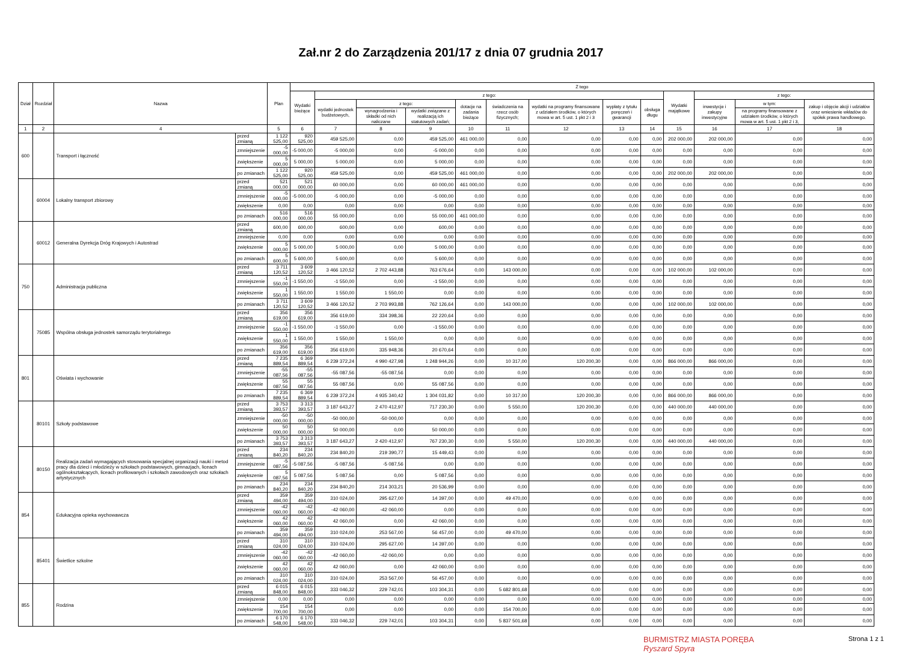Zał.nr 2 do Zarządzenia 201/17 z dnia 07 grudnia 2017
| Dział | Rozdział | Nazwa | | Plan | Z tego | | | | | | | | | | | | |
| --- | --- | --- | --- | --- | --- | --- | --- | --- | --- | --- | --- | --- | --- | --- | --- | --- | --- |
| | | | | | Wydatki bieżące | z tego: | | | | | | | | Wydatki majątkowe | z tego: | | |
| | | | | | | wydatki jednostek budżetowych, | z tego: | | dotacje na zadania bieżące | świadczenia na rzecz osób fizycznych; | wydatki na programy finansowane z udziałem środków, o których mowa w art. 5 ust. 1 pkt 2 i 3 | wypłaty z tytułu poręczeń i gwarancji | obsługa długu | | inwestycje i zakupy inwestycyjne | w tym: | zakup i objęcie akcji i udziałów oraz wniesienie wkładów do spółek prawa handlowego. |
| | | | | | | | wynagrodzenia i składki od nich naliczane | wydatki związane z realizacją ich statutowych zadań; | | | | | | | | na programy finansowane z udziałem środków, o których mowa w art. 5 ust. 1 pkt 2 i 3, | |
| 1 | 2 | 4 | | 5 | 6 | 7 | 8 | 9 | 10 | 11 | 12 | 13 | 14 | 15 | 16 | 17 | 18 |
| 600 | | Transport i łączność | przed zmianą | 1 122 525,00 | 920 525,00 | 459 525,00 | 0,00 | 459 525,00 | 461 000,00 | 0,00 | 0,00 | 0,00 | 0,00 | 202 000,00 | 202 000,00 | 0,00 | 0,00 |
| | | | zmniejszenie | -5 000,00 | -5 000,00 | -5 000,00 | 0,00 | -5 000,00 | 0,00 | 0,00 | 0,00 | 0,00 | 0,00 | 0,00 | 0,00 | 0,00 | 0,00 |
| | | | zwiększenie | 5 000,00 | 5 000,00 | 5 000,00 | 0,00 | 5 000,00 | 0,00 | 0,00 | 0,00 | 0,00 | 0,00 | 0,00 | 0,00 | 0,00 | 0,00 |
| | | | po zmianach | 1 122 525,00 | 920 525,00 | 459 525,00 | 0,00 | 459 525,00 | 461 000,00 | 0,00 | 0,00 | 0,00 | 0,00 | 202 000,00 | 202 000,00 | 0,00 | 0,00 |
| | 60004 | Lokalny transport zbiorowy | przed zmianą | 521 000,00 | 521 000,00 | 60 000,00 | 0,00 | 60 000,00 | 461 000,00 | 0,00 | 0,00 | 0,00 | 0,00 | 0,00 | 0,00 | 0,00 | 0,00 |
| | | | zmniejszenie | -5 000,00 | -5 000,00 | -5 000,00 | 0,00 | -5 000,00 | 0,00 | 0,00 | 0,00 | 0,00 | 0,00 | 0,00 | 0,00 | 0,00 | 0,00 |
| | | | zwiększenie | 0,00 | 0,00 | 0,00 | 0,00 | 0,00 | 0,00 | 0,00 | 0,00 | 0,00 | 0,00 | 0,00 | 0,00 | 0,00 | 0,00 |
| | | | po zmianach | 516 000,00 | 516 000,00 | 55 000,00 | 0,00 | 55 000,00 | 461 000,00 | 0,00 | 0,00 | 0,00 | 0,00 | 0,00 | 0,00 | 0,00 | 0,00 |
| | 60012 | Generalna Dyrekcja Dróg Krajowych i Autostrad | przed zmianą | 600,00 | 600,00 | 600,00 | 0,00 | 600,00 | 0,00 | 0,00 | 0,00 | 0,00 | 0,00 | 0,00 | 0,00 | 0,00 | 0,00 |
| | | | zmniejszenie | 0,00 | 0,00 | 0,00 | 0,00 | 0,00 | 0,00 | 0,00 | 0,00 | 0,00 | 0,00 | 0,00 | 0,00 | 0,00 | 0,00 |
| | | | zwiększenie | 5 000,00 | 5 000,00 | 5 000,00 | 0,00 | 5 000,00 | 0,00 | 0,00 | 0,00 | 0,00 | 0,00 | 0,00 | 0,00 | 0,00 | 0,00 |
| | | | po zmianach | 5 600,00 | 5 600,00 | 5 600,00 | 0,00 | 5 600,00 | 0,00 | 0,00 | 0,00 | 0,00 | 0,00 | 0,00 | 0,00 | 0,00 | 0,00 |
| 750 | | Administracja publiczna | przed zmianą | 3 711 120,52 | 3 609 120,52 | 3 466 120,52 | 2 702 443,88 | 763 676,64 | 0,00 | 143 000,00 | 0,00 | 0,00 | 0,00 | 102 000,00 | 102 000,00 | 0,00 | 0,00 |
| | | | zmniejszenie | -1 550,00 | -1 550,00 | -1 550,00 | 0,00 | -1 550,00 | 0,00 | 0,00 | 0,00 | 0,00 | 0,00 | 0,00 | 0,00 | 0,00 | 0,00 |
| | | | zwiększenie | 1 550,00 | 1 550,00 | 1 550,00 | 1 550,00 | 0,00 | 0,00 | 0,00 | 0,00 | 0,00 | 0,00 | 0,00 | 0,00 | 0,00 | 0,00 |
| | | | po zmianach | 3 711 120,52 | 3 609 120,52 | 3 466 120,52 | 2 703 993,88 | 762 126,64 | 0,00 | 143 000,00 | 0,00 | 0,00 | 0,00 | 102 000,00 | 102 000,00 | 0,00 | 0,00 |
| | 75085 | Wspólna obsługa jednostek samorządu terytorialnego | przed zmianą | 356 619,00 | 356 619,00 | 356 619,00 | 334 398,36 | 22 220,64 | 0,00 | 0,00 | 0,00 | 0,00 | 0,00 | 0,00 | 0,00 | 0,00 | 0,00 |
| | | | zmniejszenie | -1 550,00 | -1 550,00 | -1 550,00 | 0,00 | -1 550,00 | 0,00 | 0,00 | 0,00 | 0,00 | 0,00 | 0,00 | 0,00 | 0,00 | 0,00 |
| | | | zwiększenie | 1 550,00 | 1 550,00 | 1 550,00 | 1 550,00 | 0,00 | 0,00 | 0,00 | 0,00 | 0,00 | 0,00 | 0,00 | 0,00 | 0,00 | 0,00 |
| | | | po zmianach | 356 619,00 | 356 619,00 | 356 619,00 | 335 948,36 | 20 670,64 | 0,00 | 0,00 | 0,00 | 0,00 | 0,00 | 0,00 | 0,00 | 0,00 | 0,00 |
| 801 | | Oświata i wychowanie | przed zmianą | 7 235 889,54 | 6 369 889,54 | 6 239 372,24 | 4 990 427,98 | 1 248 944,26 | 0,00 | 10 317,00 | 120 200,30 | 0,00 | 0,00 | 866 000,00 | 866 000,00 | 0,00 | 0,00 |
| | | | zmniejszenie | -55 087,56 | -55 087,56 | -55 087,56 | -55 087,56 | 0,00 | 0,00 | 0,00 | 0,00 | 0,00 | 0,00 | 0,00 | 0,00 | 0,00 | 0,00 |
| | | | zwiększenie | 55 087,56 | 55 087,56 | 55 087,56 | 0,00 | 55 087,56 | 0,00 | 0,00 | 0,00 | 0,00 | 0,00 | 0,00 | 0,00 | 0,00 | 0,00 |
| | | | po zmianach | 7 235 889,54 | 6 369 889,54 | 6 239 372,24 | 4 935 340,42 | 1 304 031,82 | 0,00 | 10 317,00 | 120 200,30 | 0,00 | 0,00 | 866 000,00 | 866 000,00 | 0,00 | 0,00 |
| | 80101 | Szkoły podstawowe | przed zmianą | 3 753 393,57 | 3 313 393,57 | 3 187 643,27 | 2 470 412,97 | 717 230,30 | 0,00 | 5 550,00 | 120 200,30 | 0,00 | 0,00 | 440 000,00 | 440 000,00 | 0,00 | 0,00 |
| | | | zmniejszenie | -50 000,00 | -50 000,00 | -50 000,00 | -50 000,00 | 0,00 | 0,00 | 0,00 | 0,00 | 0,00 | 0,00 | 0,00 | 0,00 | 0,00 | 0,00 |
| | | | zwiększenie | 50 000,00 | 50 000,00 | 50 000,00 | 0,00 | 50 000,00 | 0,00 | 0,00 | 0,00 | 0,00 | 0,00 | 0,00 | 0,00 | 0,00 | 0,00 |
| | | | po zmianach | 3 753 393,57 | 3 313 393,57 | 3 187 643,27 | 2 420 412,97 | 767 230,30 | 0,00 | 5 550,00 | 120 200,30 | 0,00 | 0,00 | 440 000,00 | 440 000,00 | 0,00 | 0,00 |
| | 80150 | Realizacja zadań wymagających stosowania specjalnej organizacji nauki i metod pracy dla dzieci i młodzieży w szkołach podstawowych, gimnazjach, liceach ogólnokształcących, liceach profilowanych i szkołach zawodowych oraz szkołach artystycznych | przed zmianą | 234 840,20 | 234 840,20 | 234 840,20 | 219 390,77 | 15 449,43 | 0,00 | 0,00 | 0,00 | 0,00 | 0,00 | 0,00 | 0,00 | 0,00 | 0,00 |
| | | | zmniejszenie | -5 087,56 | -5 087,56 | -5 087,56 | -5 087,56 | 0,00 | 0,00 | 0,00 | 0,00 | 0,00 | 0,00 | 0,00 | 0,00 | 0,00 | 0,00 |
| | | | zwiększenie | 5 087,56 | 5 087,56 | 5 087,56 | 0,00 | 5 087,56 | 0,00 | 0,00 | 0,00 | 0,00 | 0,00 | 0,00 | 0,00 | 0,00 | 0,00 |
| | | | po zmianach | 234 840,20 | 234 840,20 | 234 840,20 | 214 303,21 | 20 536,99 | 0,00 | 0,00 | 0,00 | 0,00 | 0,00 | 0,00 | 0,00 | 0,00 | 0,00 |
| 854 | | Edukacyjna opieka wychowawcza | przed zmianą | 359 494,00 | 359 494,00 | 310 024,00 | 295 627,00 | 14 397,00 | 0,00 | 49 470,00 | 0,00 | 0,00 | 0,00 | 0,00 | 0,00 | 0,00 | 0,00 |
| | | | zmniejszenie | -42 060,00 | -42 060,00 | -42 060,00 | -42 060,00 | 0,00 | 0,00 | 0,00 | 0,00 | 0,00 | 0,00 | 0,00 | 0,00 | 0,00 | 0,00 |
| | | | zwiększenie | 42 060,00 | 42 060,00 | 42 060,00 | 0,00 | 42 060,00 | 0,00 | 0,00 | 0,00 | 0,00 | 0,00 | 0,00 | 0,00 | 0,00 | 0,00 |
| | | | po zmianach | 359 494,00 | 359 494,00 | 310 024,00 | 253 567,00 | 56 457,00 | 0,00 | 49 470,00 | 0,00 | 0,00 | 0,00 | 0,00 | 0,00 | 0,00 | 0,00 |
| | 85401 | Świetlice szkolne | przed zmianą | 310 024,00 | 310 024,00 | 310 024,00 | 295 627,00 | 14 397,00 | 0,00 | 0,00 | 0,00 | 0,00 | 0,00 | 0,00 | 0,00 | 0,00 | 0,00 |
| | | | zmniejszenie | -42 060,00 | -42 060,00 | -42 060,00 | -42 060,00 | 0,00 | 0,00 | 0,00 | 0,00 | 0,00 | 0,00 | 0,00 | 0,00 | 0,00 | 0,00 |
| | | | zwiększenie | 42 060,00 | 42 060,00 | 42 060,00 | 0,00 | 42 060,00 | 0,00 | 0,00 | 0,00 | 0,00 | 0,00 | 0,00 | 0,00 | 0,00 | 0,00 |
| | | | po zmianach | 310 024,00 | 310 024,00 | 310 024,00 | 253 567,00 | 56 457,00 | 0,00 | 0,00 | 0,00 | 0,00 | 0,00 | 0,00 | 0,00 | 0,00 | 0,00 |
| 855 | | Rodzina | przed zmianą | 6 015 848,00 | 6 015 848,00 | 333 046,32 | 229 742,01 | 103 304,31 | 0,00 | 5 682 801,68 | 0,00 | 0,00 | 0,00 | 0,00 | 0,00 | 0,00 | 0,00 |
| | | | zmniejszenie | 0,00 | 0,00 | 0,00 | 0,00 | 0,00 | 0,00 | 0,00 | 0,00 | 0,00 | 0,00 | 0,00 | 0,00 | 0,00 | 0,00 |
| | | | zwiększenie | 154 700,00 | 154 700,00 | 0,00 | 0,00 | 0,00 | 0,00 | 154 700,00 | 0,00 | 0,00 | 0,00 | 0,00 | 0,00 | 0,00 | 0,00 |
| | | | po zmianach | 6 170 548,00 | 6 170 548,00 | 333 046,32 | 229 742,01 | 103 304,31 | 0,00 | 5 837 501,68 | 0,00 | 0,00 | 0,00 | 0,00 | 0,00 | 0,00 | 0,00 |
BURMISTRZ MIASTA PORĘBA
Ryszard Spyra
Strona 1 z 1